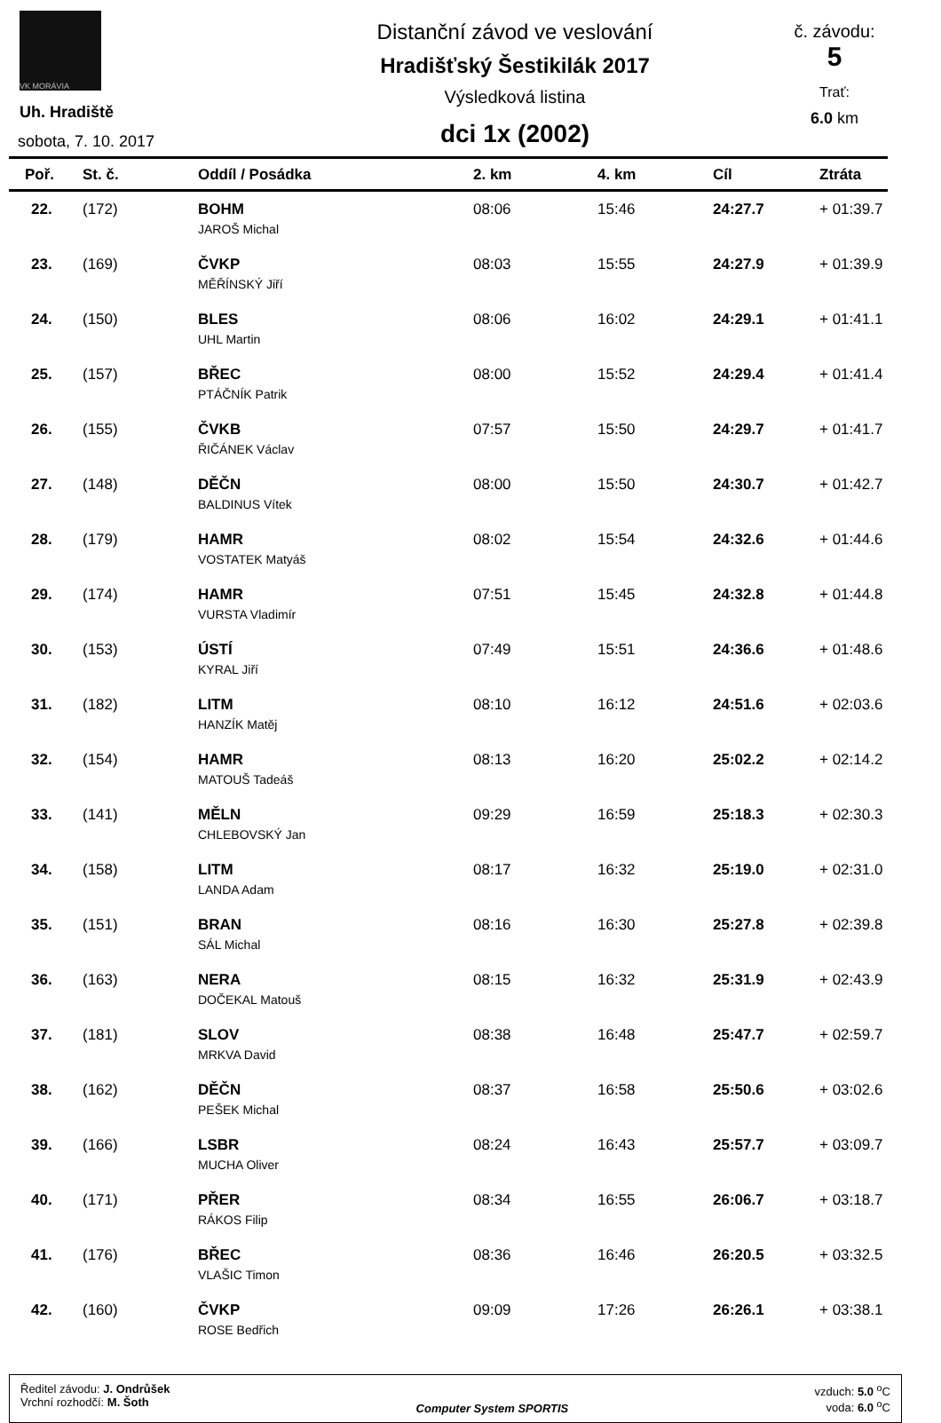VK MORÁVIA
Uh. Hradiště
sobota, 7. 10. 2017
Distanční závod ve veslování
Hradišťský Šestikilák 2017
Výsledková listina
dci 1x (2002)
č. závodu:
5
Trať:
6.0 km
| Poř. | St. č. | Oddíl / Posádka | 2. km | 4. km | Cíl | Ztráta |
| --- | --- | --- | --- | --- | --- | --- |
| 22. | (172) | BOHM | 08:06 | 15:46 | 24:27.7 | + 01:39.7 |
| | | JAROŠ Michal | | | | |
| 23. | (169) | ČVKP | 08:03 | 15:55 | 24:27.9 | + 01:39.9 |
| | | MĚŘÍNSKÝ Jiří | | | | |
| 24. | (150) | BLES | 08:06 | 16:02 | 24:29.1 | + 01:41.1 |
| | | UHL Martin | | | | |
| 25. | (157) | BŘEC | 08:00 | 15:52 | 24:29.4 | + 01:41.4 |
| | | PTÁČNÍK Patrik | | | | |
| 26. | (155) | ČVKB | 07:57 | 15:50 | 24:29.7 | + 01:41.7 |
| | | ŘIČÁNEK Václav | | | | |
| 27. | (148) | DĚČN | 08:00 | 15:50 | 24:30.7 | + 01:42.7 |
| | | BALDINUS Vítek | | | | |
| 28. | (179) | HAMR | 08:02 | 15:54 | 24:32.6 | + 01:44.6 |
| | | VOSTATEK Matyáš | | | | |
| 29. | (174) | HAMR | 07:51 | 15:45 | 24:32.8 | + 01:44.8 |
| | | VURSTA Vladimír | | | | |
| 30. | (153) | ÚSTÍ | 07:49 | 15:51 | 24:36.6 | + 01:48.6 |
| | | KYRAL Jiří | | | | |
| 31. | (182) | LITM | 08:10 | 16:12 | 24:51.6 | + 02:03.6 |
| | | HANZÍK Matěj | | | | |
| 32. | (154) | HAMR | 08:13 | 16:20 | 25:02.2 | + 02:14.2 |
| | | MATOUŠ Tadeáš | | | | |
| 33. | (141) | MĚLN | 09:29 | 16:59 | 25:18.3 | + 02:30.3 |
| | | CHLEBOVSKÝ Jan | | | | |
| 34. | (158) | LITM | 08:17 | 16:32 | 25:19.0 | + 02:31.0 |
| | | LANDA Adam | | | | |
| 35. | (151) | BRAN | 08:16 | 16:30 | 25:27.8 | + 02:39.8 |
| | | SÁL Michal | | | | |
| 36. | (163) | NERA | 08:15 | 16:32 | 25:31.9 | + 02:43.9 |
| | | DOČEKAL Matouš | | | | |
| 37. | (181) | SLOV | 08:38 | 16:48 | 25:47.7 | + 02:59.7 |
| | | MRKVA David | | | | |
| 38. | (162) | DĚČN | 08:37 | 16:58 | 25:50.6 | + 03:02.6 |
| | | PEŠEK Michal | | | | |
| 39. | (166) | LSBR | 08:24 | 16:43 | 25:57.7 | + 03:09.7 |
| | | MUCHA Oliver | | | | |
| 40. | (171) | PŘER | 08:34 | 16:55 | 26:06.7 | + 03:18.7 |
| | | RÁKOS Filip | | | | |
| 41. | (176) | BŘEC | 08:36 | 16:46 | 26:20.5 | + 03:32.5 |
| | | VLAŠIC Timon | | | | |
| 42. | (160) | ČVKP | 09:09 | 17:26 | 26:26.1 | + 03:38.1 |
| | | ROSE Bedřich | | | | |
Ředitel závodu: J. Ondrůšek
Vrchní rozhodčí: M. Šoth
Computer System SPORTIS vzduch: 5.0 <sup>o</sup>C
voda: 6.0 <sup>o</sup>C